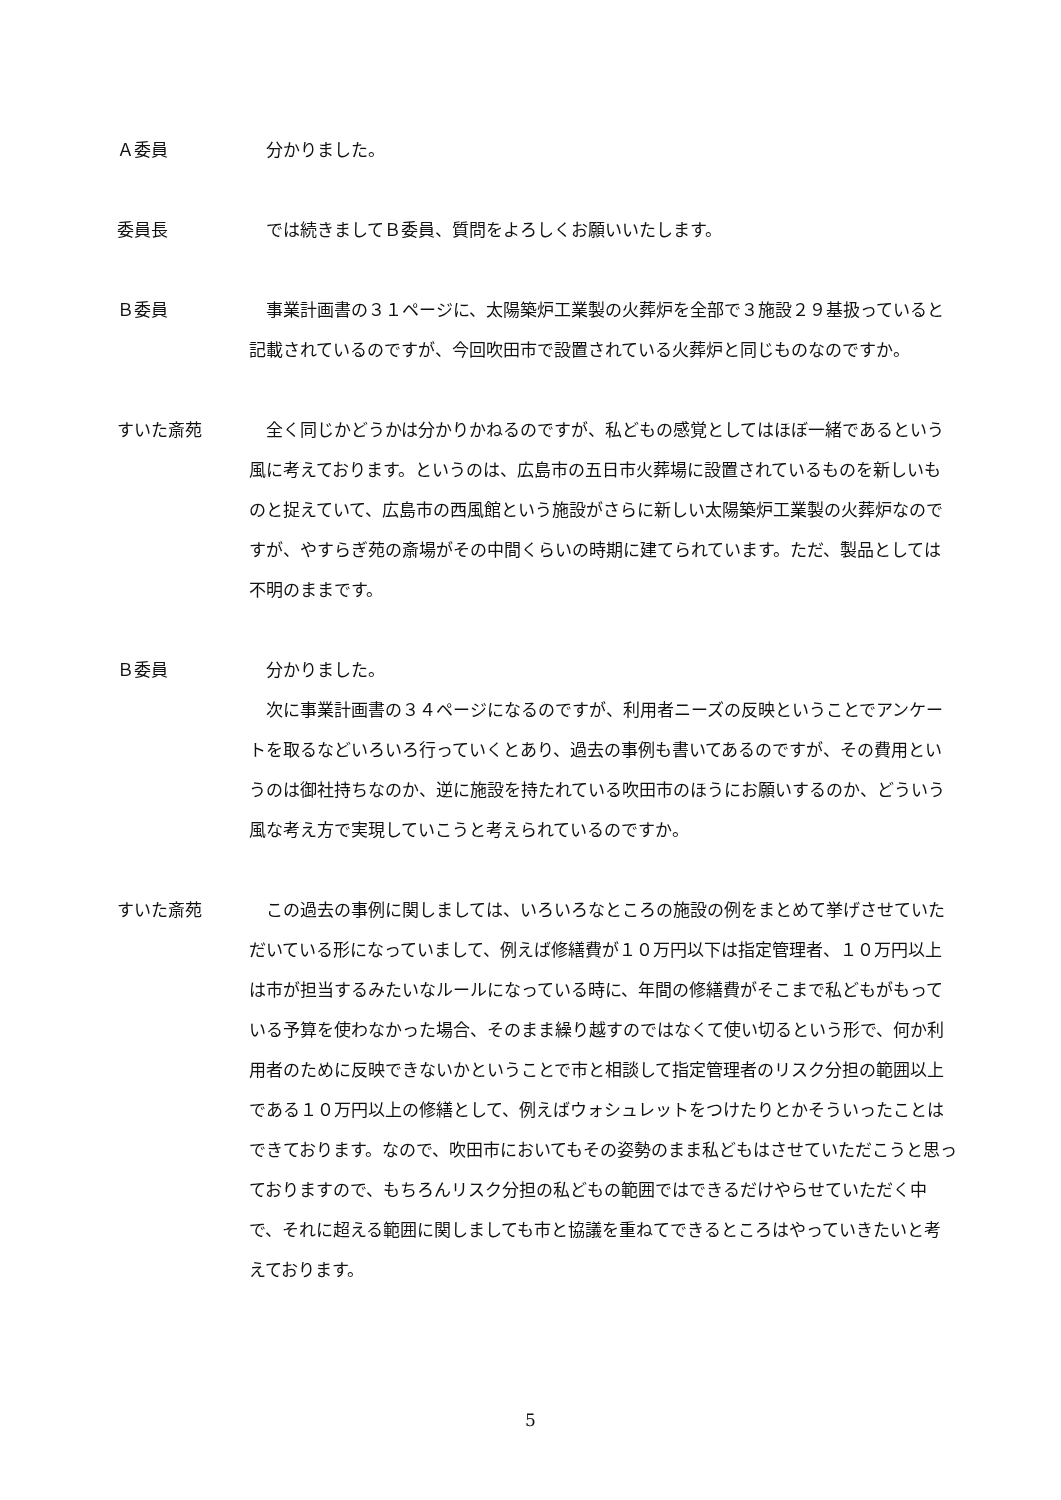Ａ委員 分かりました。
委員長 では続きましてＢ委員、質問をよろしくお願いいたします。
Ｂ委員 事業計画書の３１ページに、太陽築炉工業製の火葬炉を全部で３施設２９基扱っていると記載されているのですが、今回吹田市で設置されている火葬炉と同じものなのですか。
すいた斎苑 全く同じかどうかは分かりかねるのですが、私どもの感覚としてはほぼ一緒であるという風に考えております。というのは、広島市の五日市火葬場に設置されているものを新しいものと捉えていて、広島市の西風館という施設がさらに新しい太陽築炉工業製の火葬炉なのですが、やすらぎ苑の斎場がその中間くらいの時期に建てられています。ただ、製品としては不明のままです。
Ｂ委員 分かりました。
次に事業計画書の３４ページになるのですが、利用者ニーズの反映ということでアンケートを取るなどいろいろ行っていくとあり、過去の事例も書いてあるのですが、その費用というのは御社持ちなのか、逆に施設を持たれている吹田市のほうにお願いするのか、どういう風な考え方で実現していこうと考えられているのですか。
すいた斎苑 この過去の事例に関しましては、いろいろなところの施設の例をまとめて挙げさせていただいている形になっていまして、例えば修繕費が１０万円以下は指定管理者、１０万円以上は市が担当するみたいなルールになっている時に、年間の修繕費がそこまで私どもがもっている予算を使わなかった場合、そのまま繰り越すのではなくて使い切るという形で、何か利用者のために反映できないかということで市と相談して指定管理者のリスク分担の範囲以上である１０万円以上の修繕として、例えばウォシュレットをつけたりとかそういったことはできております。なので、吹田市においてもその姿勢のまま私どもはさせていただこうと思っておりますので、もちろんリスク分担の私どもの範囲ではできるだけやらせていただく中で、それに超える範囲に関しましても市と協議を重ねてできるところはやっていきたいと考えております。
5